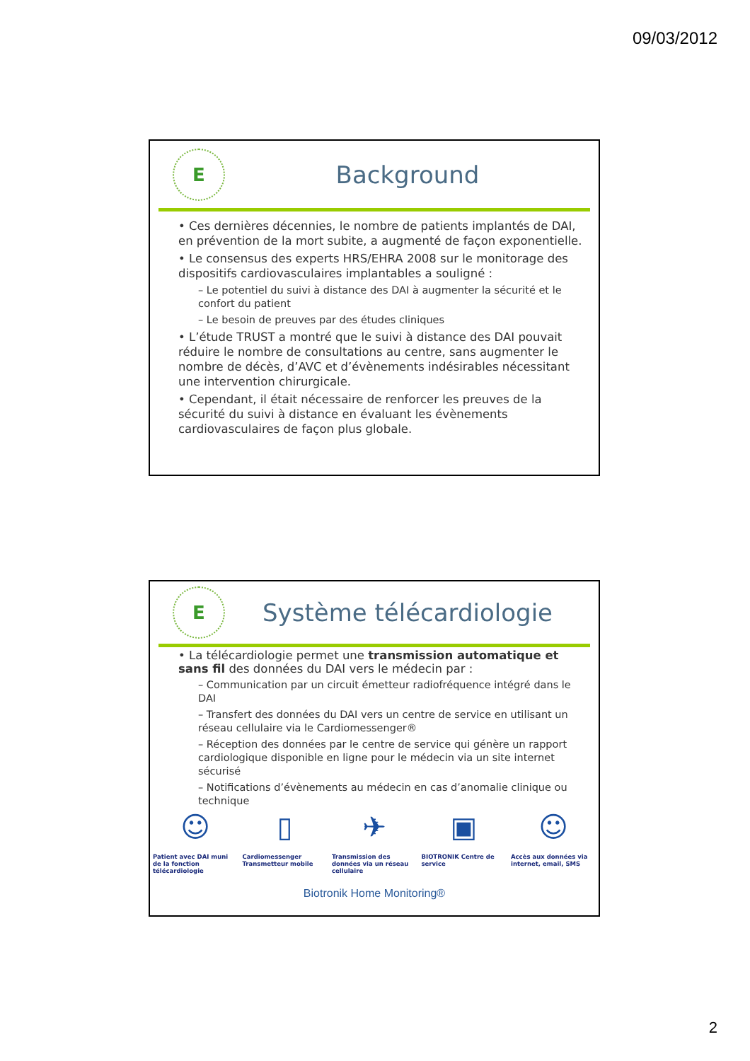09/03/2012
E
Background
• Ces dernières décennies, le nombre de patients implantés de DAI, en prévention de la mort subite, a augmenté de façon exponentielle.
• Le consensus des experts HRS/EHRA 2008 sur le monitorage des dispositifs cardiovasculaires implantables a souligné :
– Le potentiel du suivi à distance des DAI à augmenter la sécurité et le confort du patient
– Le besoin de preuves par des études cliniques
• L’étude TRUST a montré que le suivi à distance des DAI pouvait réduire le nombre de consultations au centre, sans augmenter le nombre de décès, d’AVC et d’évènements indésirables nécessitant une intervention chirurgicale.
• Cependant, il était nécessaire de renforcer les preuves de la sécurité du suivi à distance en évaluant les évènements cardiovasculaires de façon plus globale.
E
Système télécardiologie
• La télécardiologie permet une transmission automatique et sans fil des données du DAI vers le médecin par :
– Communication par un circuit émetteur radiofréquence intégré dans le DAI
– Transfert des données du DAI vers un centre de service en utilisant un réseau cellulaire via le Cardiomessenger®
– Réception des données par le centre de service qui génère un rapport cardiologique disponible en ligne pour le médecin via un site internet sécurisé
– Notifications d’évènements au médecin en cas d’anomalie clinique ou technique
☺
Patient avec DAI muni de la fonction télécardiologie
▯
Cardiomessenger Transmetteur mobile
✈
Transmission des données via un réseau cellulaire
▣
BIOTRONIK Centre de service
☺
Accès aux données via internet, email, SMS
Biotronik Home Monitoring®
2